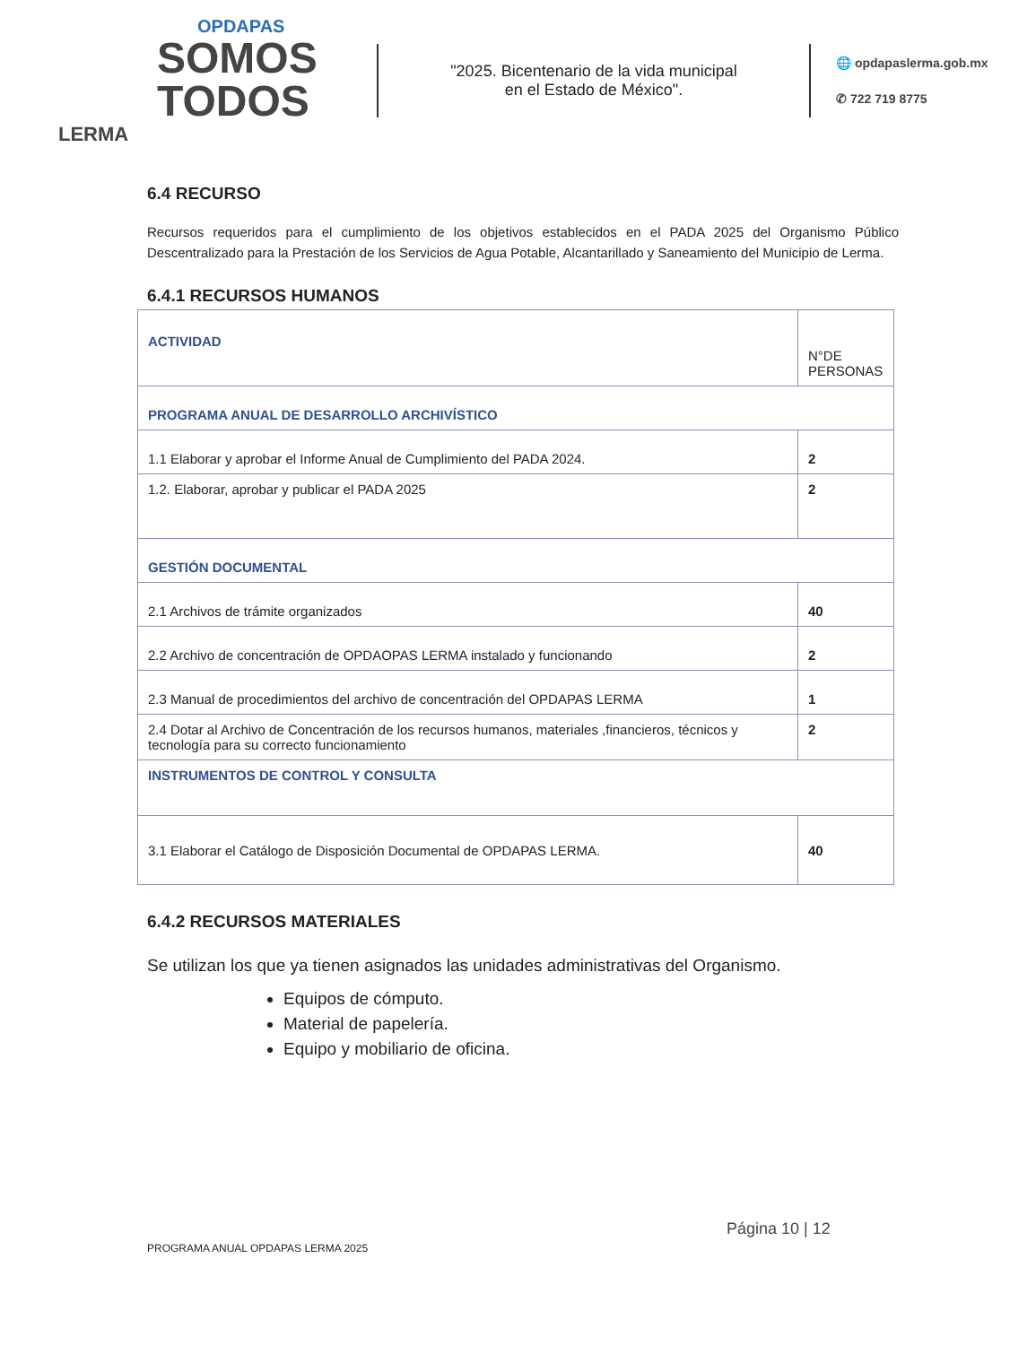OPDAPAS
SOMOS
TODOS
LERMA
"2025. Bicentenario de la vida municipal
en el Estado de México".
🌐 opdapaslerma.gob.mx
✆ 722 719 8775
6.4 RECURSO
Recursos requeridos para el cumplimiento de los objetivos establecidos en el PADA 2025 del Organismo Público Descentralizado para la Prestación de los Servicios de Agua Potable, Alcantarillado y Saneamiento del Municipio de Lerma.
6.4.1 RECURSOS HUMANOS
| ACTIVIDAD | N°DE PERSONAS |
| PROGRAMA ANUAL DE DESARROLLO ARCHIVÍSTICO | |
| 1.1 Elaborar y aprobar el Informe Anual de Cumplimiento del PADA 2024. | 2 |
| 1.2. Elaborar, aprobar y publicar el PADA 2025 | 2 |
| GESTIÓN DOCUMENTAL | |
| 2.1 Archivos de trámite organizados | 40 |
| 2.2 Archivo de concentración de OPDAOPAS LERMA instalado y funcionando | 2 |
| 2.3 Manual de procedimientos del archivo de concentración del OPDAPAS LERMA | 1 |
| 2.4 Dotar al Archivo de Concentración de los recursos humanos, materiales ,financieros, técnicos y tecnología para su correcto funcionamiento | 2 |
| INSTRUMENTOS DE CONTROL Y CONSULTA | |
| 3.1 Elaborar el Catálogo de Disposición Documental de OPDAPAS LERMA. | 40 |
6.4.2 RECURSOS MATERIALES
Se utilizan los que ya tienen asignados las unidades administrativas del Organismo.
Equipos de cómputo.
Material de papelería.
Equipo y mobiliario de oficina.
Página 10 | 12
PROGRAMA ANUAL OPDAPAS LERMA 2025